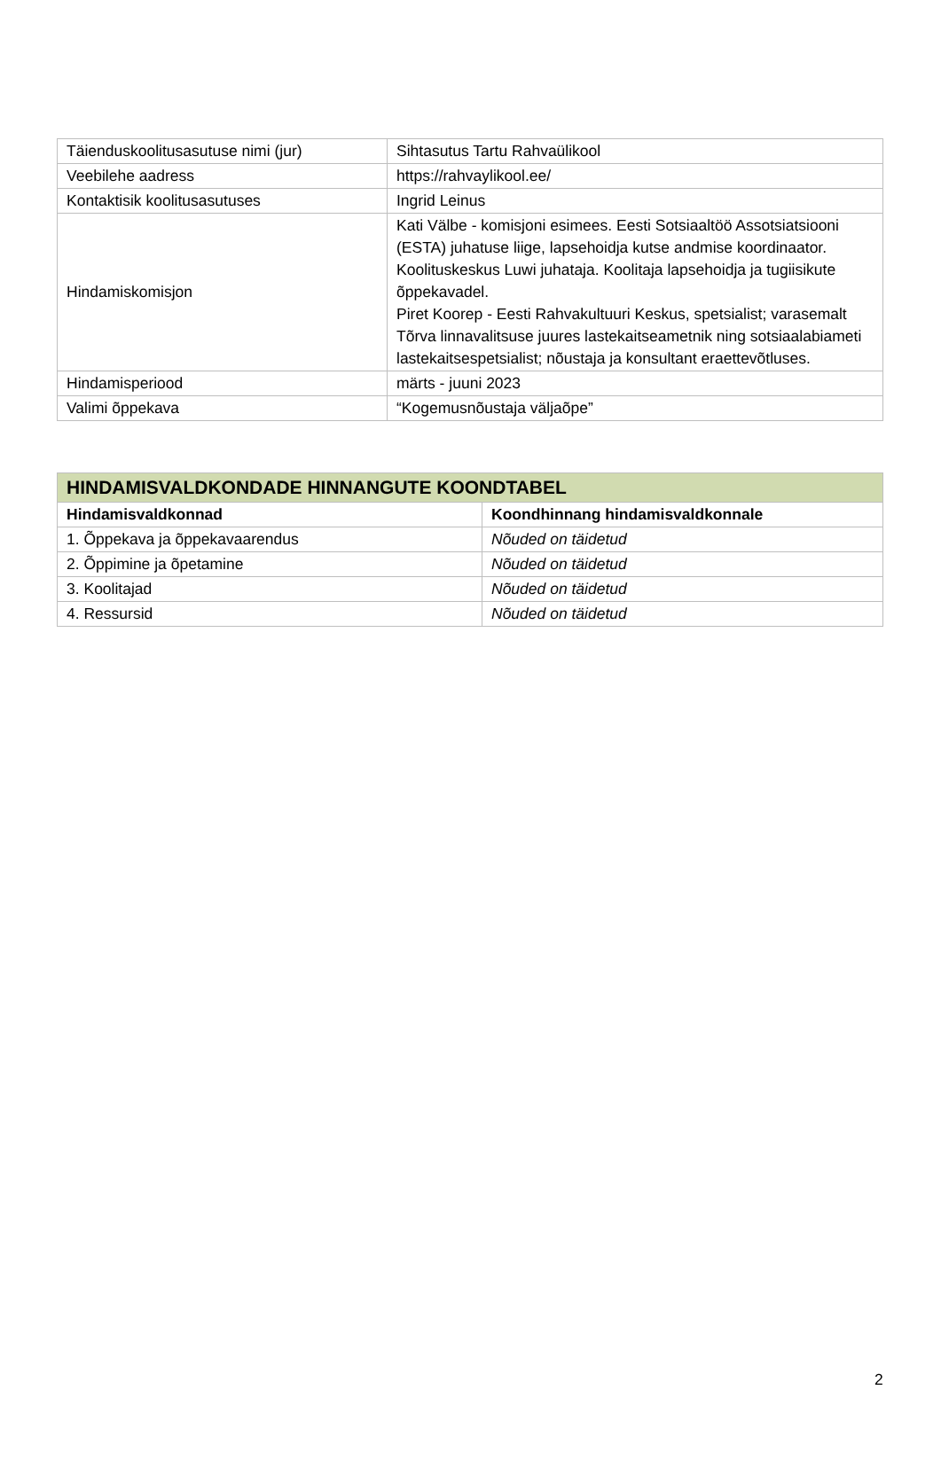| Täienduskoolitusasutuse nimi (jur) | Sihtasutus Tartu Rahvaülikool |
| Veebilehe aadress | https://rahvaylikool.ee/ |
| Kontaktisik koolitusasutuses | Ingrid Leinus |
| Hindamiskomisjon | Kati Välbe - komisjoni esimees. Eesti Sotsiaaltöö Assotsiatsiooni (ESTA) juhatuse liige, lapsehoidja kutse andmise koordinaator. Koolituskeskus Luwi juhataja. Koolitaja lapsehoidja ja tugiisikute õppekavadel. Piret Koorep - Eesti Rahvakultuuri Keskus, spetsialist; varasemalt Tõrva linnavalitsuse juures lastekaitseametnik ning sotsiaalabiameti lastekaitsespetsialist; nõustaja ja konsultant eraettevõtluses. |
| Hindamisperiood | märts - juuni 2023 |
| Valimi õppekava | “Kogemusnõustaja väljaõpe” |
| HINDAMISVALDKONDADE HINNANGUTE KOONDTABEL | |
| --- | --- |
| Hindamisvaldkonnad | Koondhinnang hindamisvaldkonnale |
| 1. Õppekava ja õppekavaarendus | Nõuded on täidetud |
| 2. Õppimine ja õpetamine | Nõuded on täidetud |
| 3. Koolitajad | Nõuded on täidetud |
| 4. Ressursid | Nõuded on täidetud |
2